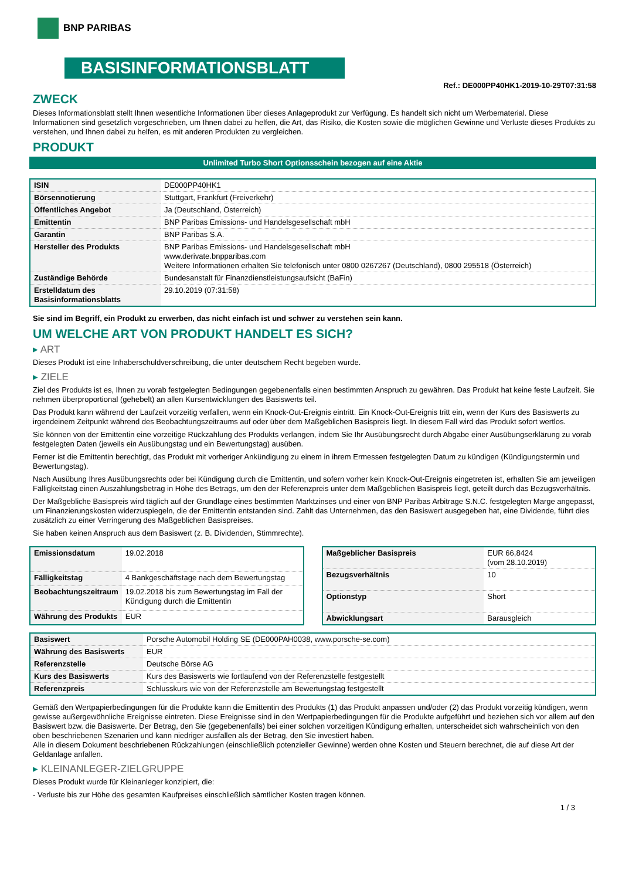BNP PARIBAS
BASISINFORMATIONSBLATT
Ref.: DE000PP40HK1-2019-10-29T07:31:58
ZWECK
Dieses Informationsblatt stellt Ihnen wesentliche Informationen über dieses Anlageprodukt zur Verfügung. Es handelt sich nicht um Werbematerial. Diese Informationen sind gesetzlich vorgeschrieben, um Ihnen dabei zu helfen, die Art, das Risiko, die Kosten sowie die möglichen Gewinne und Verluste dieses Produkts zu verstehen, und Ihnen dabei zu helfen, es mit anderen Produkten zu vergleichen.
PRODUKT
Unlimited Turbo Short Optionsschein bezogen auf eine Aktie
| ISIN | DE000PP40HK1 |
| Börsennotierung | Stuttgart, Frankfurt (Freiverkehr) |
| Öffentliches Angebot | Ja (Deutschland, Österreich) |
| Emittentin | BNP Paribas Emissions- und Handelsgesellschaft mbH |
| Garantin | BNP Paribas S.A. |
| Hersteller des Produkts | BNP Paribas Emissions- und Handelsgesellschaft mbH www.derivate.bnpparibas.com Weitere Informationen erhalten Sie telefonisch unter 0800 0267267 (Deutschland), 0800 295518 (Österreich) |
| Zuständige Behörde | Bundesanstalt für Finanzdienstleistungsaufsicht (BaFin) |
| Erstelldatum des Basisinformationsblatts | 29.10.2019 (07:31:58) |
Sie sind im Begriff, ein Produkt zu erwerben, das nicht einfach ist und schwer zu verstehen sein kann.
UM WELCHE ART VON PRODUKT HANDELT ES SICH?
▸ ART
Dieses Produkt ist eine Inhaberschuldverschreibung, die unter deutschem Recht begeben wurde.
▸ ZIELE
Ziel des Produkts ist es, Ihnen zu vorab festgelegten Bedingungen gegebenenfalls einen bestimmten Anspruch zu gewähren. Das Produkt hat keine feste Laufzeit. Sie nehmen überproportional (gehebelt) an allen Kursentwicklungen des Basiswerts teil.
Das Produkt kann während der Laufzeit vorzeitig verfallen, wenn ein Knock-Out-Ereignis eintritt. Ein Knock-Out-Ereignis tritt ein, wenn der Kurs des Basiswerts zu irgendeinem Zeitpunkt während des Beobachtungszeitraums auf oder über dem Maßgeblichen Basispreis liegt. In diesem Fall wird das Produkt sofort wertlos.
Sie können von der Emittentin eine vorzeitige Rückzahlung des Produkts verlangen, indem Sie Ihr Ausübungsrecht durch Abgabe einer Ausübungserklärung zu vorab festgelegten Daten (jeweils ein Ausübungstag und ein Bewertungstag) ausüben.
Ferner ist die Emittentin berechtigt, das Produkt mit vorheriger Ankündigung zu einem in ihrem Ermessen festgelegten Datum zu kündigen (Kündigungstermin und Bewertungstag).
Nach Ausübung Ihres Ausübungsrechts oder bei Kündigung durch die Emittentin, und sofern vorher kein Knock-Out-Ereignis eingetreten ist, erhalten Sie am jeweiligen Fälligkeitstag einen Auszahlungsbetrag in Höhe des Betrags, um den der Referenzpreis unter dem Maßgeblichen Basispreis liegt, geteilt durch das Bezugsverhältnis.
Der Maßgebliche Basispreis wird täglich auf der Grundlage eines bestimmten Marktzinses und einer von BNP Paribas Arbitrage S.N.C. festgelegten Marge angepasst, um Finanzierungskosten widerzuspiegeln, die der Emittentin entstanden sind. Zahlt das Unternehmen, das den Basiswert ausgegeben hat, eine Dividende, führt dies zusätzlich zu einer Verringerung des Maßgeblichen Basispreises.
Sie haben keinen Anspruch aus dem Basiswert (z. B. Dividenden, Stimmrechte).
| Emissionsdatum | 19.02.2018 |
| Fälligkeitstag | 4 Bankgeschäftstage nach dem Bewertungstag |
| Beobachtungszeitraum | 19.02.2018 bis zum Bewertungstag im Fall der Kündigung durch die Emittentin |
| Währung des Produkts | EUR |
| Maßgeblicher Basispreis | EUR 66,8424 (vom 28.10.2019) |
| Bezugsverhältnis | 10 |
| Optionstyp | Short |
| Abwicklungsart | Barausgleich |
| Basiswert | Porsche Automobil Holding SE (DE000PAH0038, www.porsche-se.com) |
| Währung des Basiswerts | EUR |
| Referenzstelle | Deutsche Börse AG |
| Kurs des Basiswerts | Kurs des Basiswerts wie fortlaufend von der Referenzstelle festgestellt |
| Referenzpreis | Schlusskurs wie von der Referenzstelle am Bewertungstag festgestellt |
Gemäß den Wertpapierbedingungen für die Produkte kann die Emittentin des Produkts (1) das Produkt anpassen und/oder (2) das Produkt vorzeitig kündigen, wenn gewisse außergewöhnliche Ereignisse eintreten. Diese Ereignisse sind in den Wertpapierbedingungen für die Produkte aufgeführt und beziehen sich vor allem auf den Basiswert bzw. die Basiswerte. Der Betrag, den Sie (gegebenenfalls) bei einer solchen vorzeitigen Kündigung erhalten, unterscheidet sich wahrscheinlich von den oben beschriebenen Szenarien und kann niedriger ausfallen als der Betrag, den Sie investiert haben.
Alle in diesem Dokument beschriebenen Rückzahlungen (einschließlich potenzieller Gewinne) werden ohne Kosten und Steuern berechnet, die auf diese Art der Geldanlage anfallen.
▸ KLEINANLEGER-ZIELGRUPPE
Dieses Produkt wurde für Kleinanleger konzipiert, die:
- Verluste bis zur Höhe des gesamten Kaufpreises einschließlich sämtlicher Kosten tragen können.
1 / 3